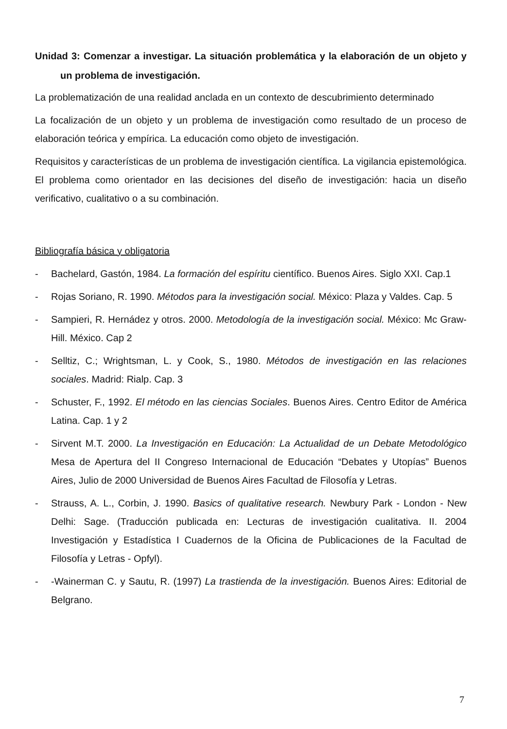Unidad 3: Comenzar a investigar. La situación problemática y la elaboración de un objeto y un problema de investigación.
La problematización de una realidad anclada en un contexto de descubrimiento determinado
La focalización de un objeto y un problema de investigación como resultado de un proceso de elaboración teórica y empírica. La educación como objeto de investigación.
Requisitos y características de un problema de investigación científica. La vigilancia epistemológica. El problema como orientador en las decisiones del diseño de investigación: hacia un diseño verificativo, cualitativo o a su combinación.
Bibliografía básica y obligatoria
- Bachelard, Gastón, 1984. La formación del espíritu científico. Buenos Aires. Siglo XXI. Cap.1
- Rojas Soriano, R. 1990. Métodos para la investigación social. México: Plaza y Valdes. Cap. 5
- Sampieri, R. Hernádez y otros. 2000. Metodología de la investigación social. México: Mc Graw-Hill. México. Cap 2
- Selltiz, C.; Wrightsman, L. y Cook, S., 1980. Métodos de investigación en las relaciones sociales. Madrid: Rialp. Cap. 3
- Schuster, F., 1992. El método en las ciencias Sociales. Buenos Aires. Centro Editor de América Latina. Cap. 1 y 2
- Sirvent M.T. 2000. La Investigación en Educación: La Actualidad de un Debate Metodológico Mesa de Apertura del II Congreso Internacional de Educación “Debates y Utopías” Buenos Aires, Julio de 2000 Universidad de Buenos Aires Facultad de Filosofía y Letras.
- Strauss, A. L., Corbin, J. 1990. Basics of qualitative research. Newbury Park - London - New Delhi: Sage. (Traducción publicada en: Lecturas de investigación cualitativa. II. 2004 Investigación y Estadística I Cuadernos de la Oficina de Publicaciones de la Facultad de Filosofía y Letras - Opfyl).
- -Wainerman C. y Sautu, R. (1997) La trastienda de la investigación. Buenos Aires: Editorial de Belgrano.
7